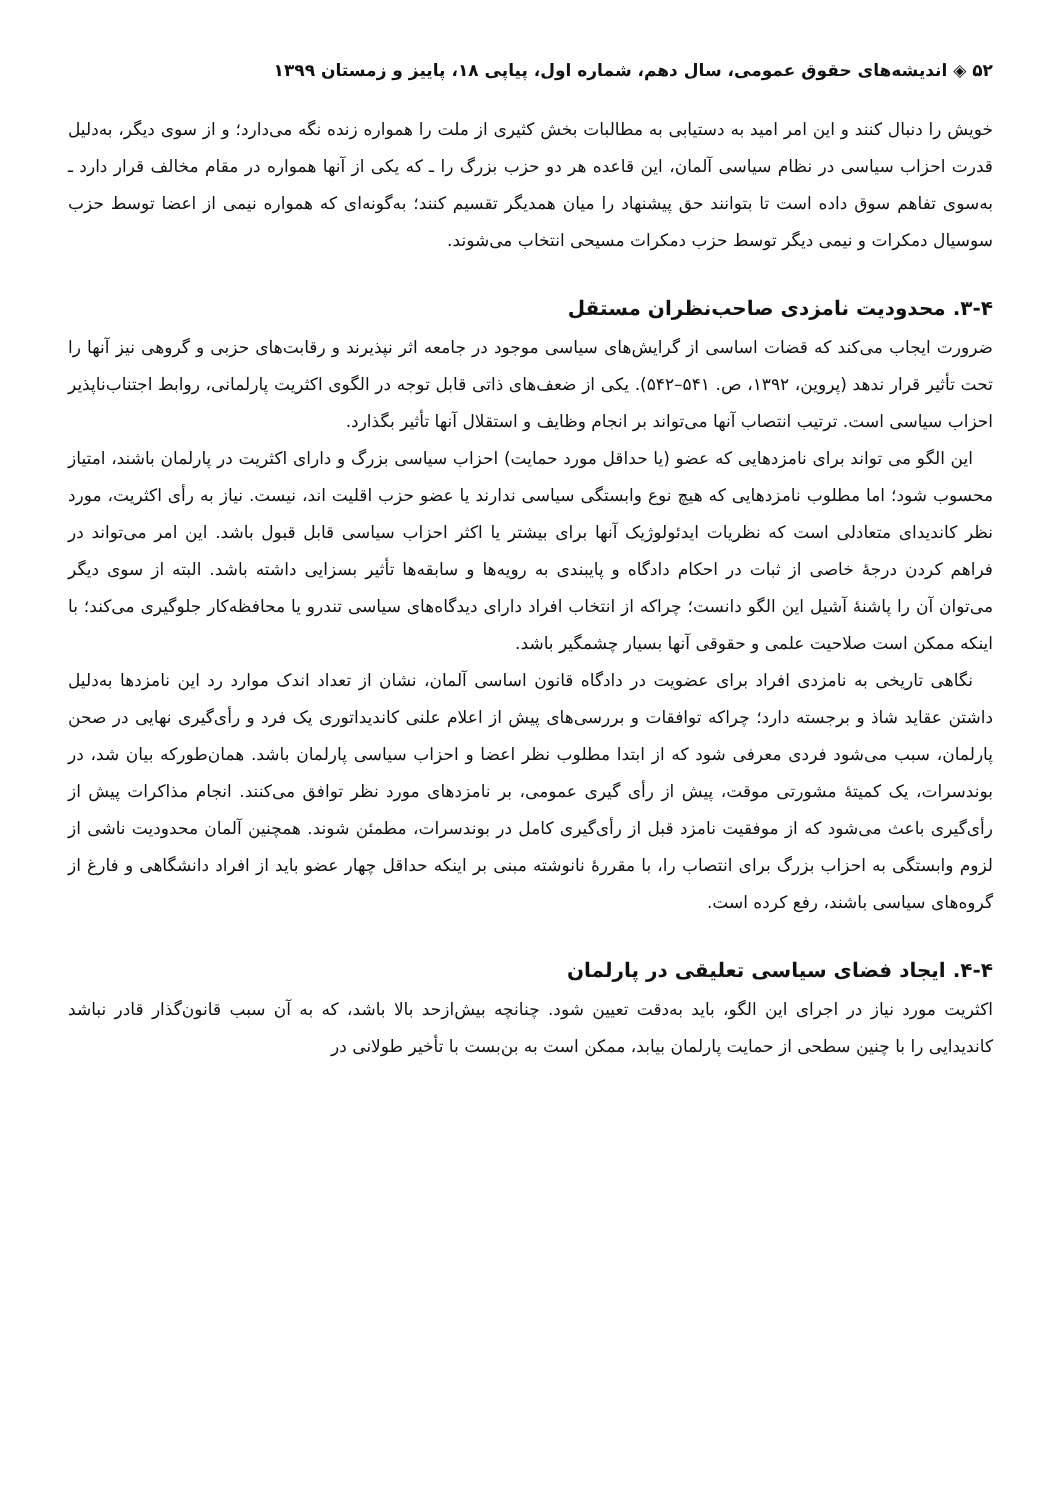۵۲ ◈ اندیشه‌های حقوق عمومی، سال دهم، شماره اول، پیاپی ۱۸، پاییز و زمستان ۱۳۹۹
خویش را دنبال کنند و این امر امید به دستیابی به مطالبات بخش کثیری از ملت را همواره زنده نگه می‌دارد؛ و از سوی دیگر، به‌دلیل قدرت احزاب سیاسی در نظام سیاسی آلمان، این قاعده هر دو حزب بزرگ را ـ که یکی از آنها همواره در مقام مخالف قرار دارد ـ به‌سوی تفاهم سوق داده است تا بتوانند حق پیشنهاد را میان همدیگر تقسیم کنند؛ به‌گونه‌ای که همواره نیمی از اعضا توسط حزب سوسیال دمکرات و نیمی دیگر توسط حزب دمکرات مسیحی انتخاب می‌شوند.
۳-۴. محدودیت نامزدی صاحب‌نظران مستقل
ضرورت ایجاب می‌کند که قضات اساسی از گرایش‌های سیاسی موجود در جامعه اثر نپذیرند و رقابت‌های حزبی و گروهی نیز آنها را تحت تأثیر قرار ندهد (پروین، ۱۳۹۲، ص. ۵۴۱–۵۴۲). یکی از ضعف‌های ذاتی قابل توجه در الگوی اکثریت پارلمانی، روابط اجتناب‌ناپذیر احزاب سیاسی است. ترتیب انتصاب آنها می‌تواند بر انجام وظایف و استقلال آنها تأثیر بگذارد.
این الگو می تواند برای نامزدهایی که عضو (یا حداقل مورد حمایت) احزاب سیاسی بزرگ و دارای اکثریت در پارلمان باشند، امتیاز محسوب شود؛ اما مطلوب نامزدهایی که هیچ نوع وابستگی سیاسی ندارند یا عضو حزب اقلیت اند، نیست. نیاز به رأی اکثریت، مورد نظر کاندیدای متعادلی است که نظریات ایدئولوژیک آنها برای بیشتر یا اکثر احزاب سیاسی قابل قبول باشد. این امر می‌تواند در فراهم کردن درجهٔ خاصی از ثبات در احکام دادگاه و پایبندی به رویه‌ها و سابقه‌ها تأثیر بسزایی داشته باشد. البته از سوی دیگر می‌توان آن را پاشنهٔ آشیل این الگو دانست؛ چراکه از انتخاب افراد دارای دیدگاه‌های سیاسی تندرو یا محافظه‌کار جلوگیری می‌کند؛ با اینکه ممکن است صلاحیت علمی و حقوقی آنها بسیار چشمگیر باشد.
نگاهی تاریخی به نامزدی افراد برای عضویت در دادگاه قانون اساسی آلمان، نشان از تعداد اندک موارد رد این نامزدها به‌دلیل داشتن عقاید شاذ و برجسته دارد؛ چراکه توافقات و بررسی‌های پیش از اعلام علنی کاندیداتوری یک فرد و رأی‌گیری نهایی در صحن پارلمان، سبب می‌شود فردی معرفی شود که از ابتدا مطلوب نظر اعضا و احزاب سیاسی پارلمان باشد. همان‌طورکه بیان شد، در بوندسرات، یک کمیتهٔ مشورتی موقت، پیش از رأی گیری عمومی، بر نامزدهای مورد نظر توافق می‌کنند. انجام مذاکرات پیش از رأی‌گیری باعث می‌شود که از موفقیت نامزد قبل از رأی‌گیری کامل در بوندسرات، مطمئن شوند. همچنین آلمان محدودیت ناشی از لزوم وابستگی به احزاب بزرگ برای انتصاب را، با مقررهٔ نانوشته مبنی بر اینکه حداقل چهار عضو باید از افراد دانشگاهی و فارغ از گروه‌های سیاسی باشند، رفع کرده است.
۴-۴. ایجاد فضای سیاسی تعلیقی در پارلمان
اکثریت مورد نیاز در اجرای این الگو، باید به‌دقت تعیین شود. چنانچه بیش‌ازحد بالا باشد، که به آن سبب قانون‌گذار قادر نباشد کاندیدایی را با چنین سطحی از حمایت پارلمان بیابد، ممکن است به بن‌بست با تأخیر طولانی در